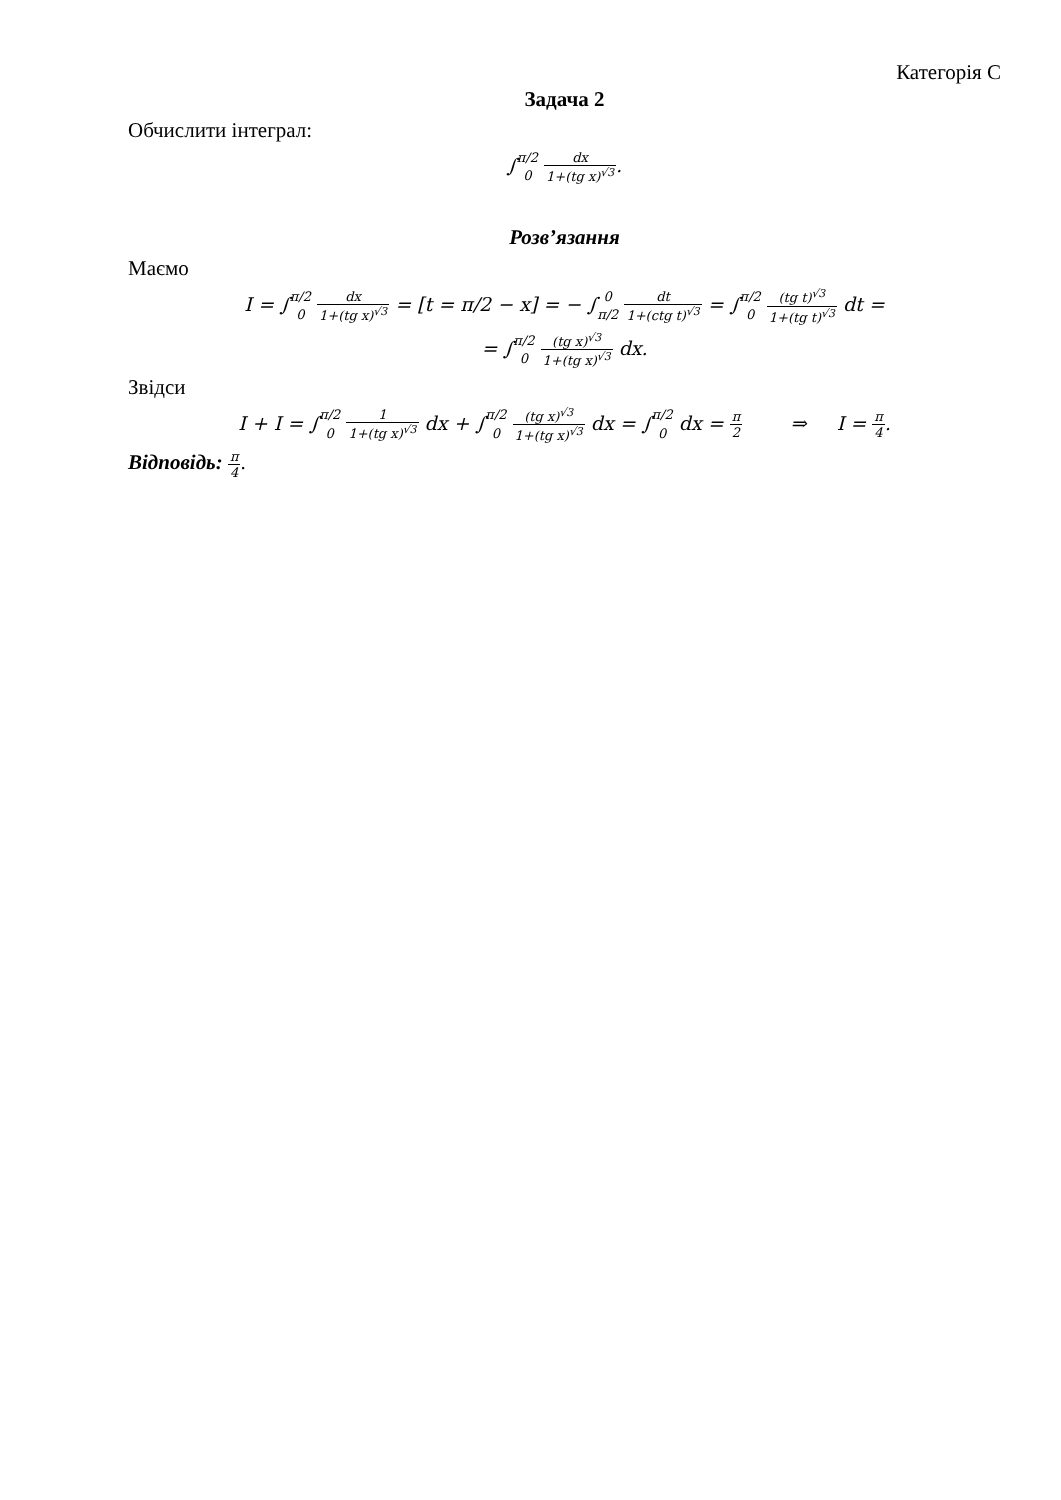Категорія C
Задача 2
Обчислити інтеграл:
∫π/2
0 dx 1+(tg x)<sup>√3</sup>.
Розв’язання
Маємо
I = ∫π/2
0 dx 1+(tg x)<sup>√3</sup> = [t = π/2 − x] = − ∫0
π/2 dt 1+(ctg t)<sup>√3</sup> = ∫π/2
0 (tg t)<sup>√3</sup> 1+(tg t)<sup>√3</sup> dt =
= ∫π/2
0 (tg x)<sup>√3</sup> 1+(tg x)<sup>√3</sup> dx.
Звідси
I + I = ∫π/2
0 1 1+(tg x)<sup>√3</sup> dx + ∫π/2
0 (tg x)<sup>√3</sup> 1+(tg x)<sup>√3</sup> dx = ∫π/2
0 dx = π 2 ⇒ I = π 4.
Відповідь: π 4.